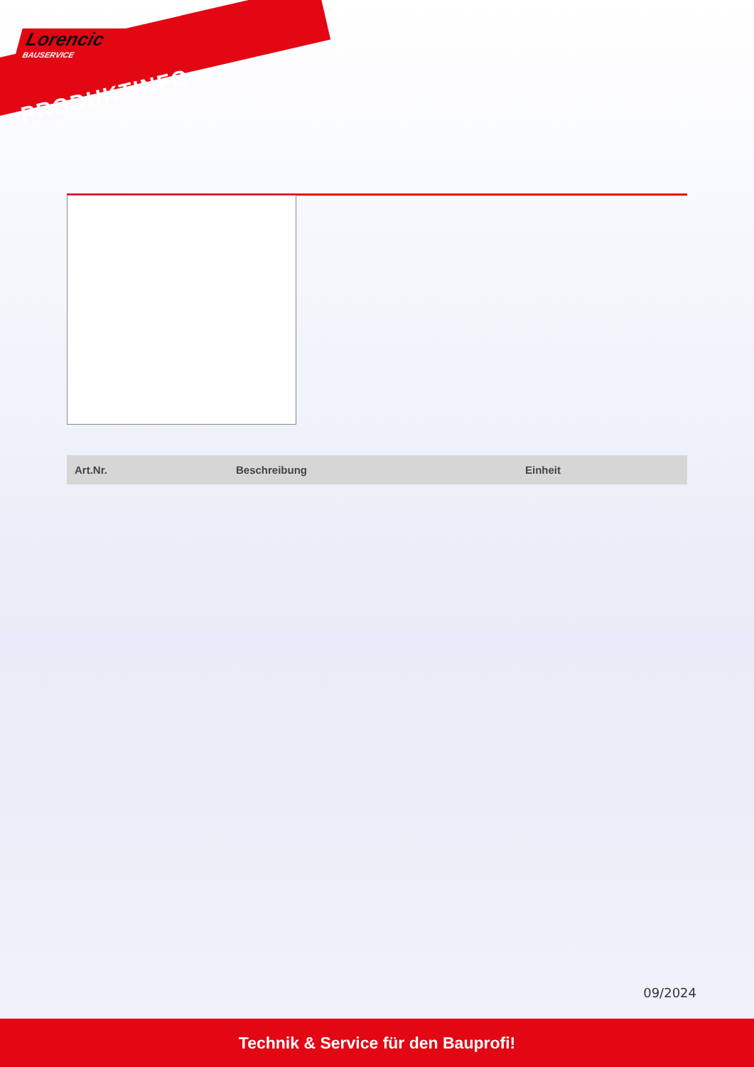Lorencic
BAUSERVICE
PRODUKTINFO
| Art.Nr. | Beschreibung | Einheit |
| --- | --- | --- |
09/2024
Technik & Service für den Bauprofi!